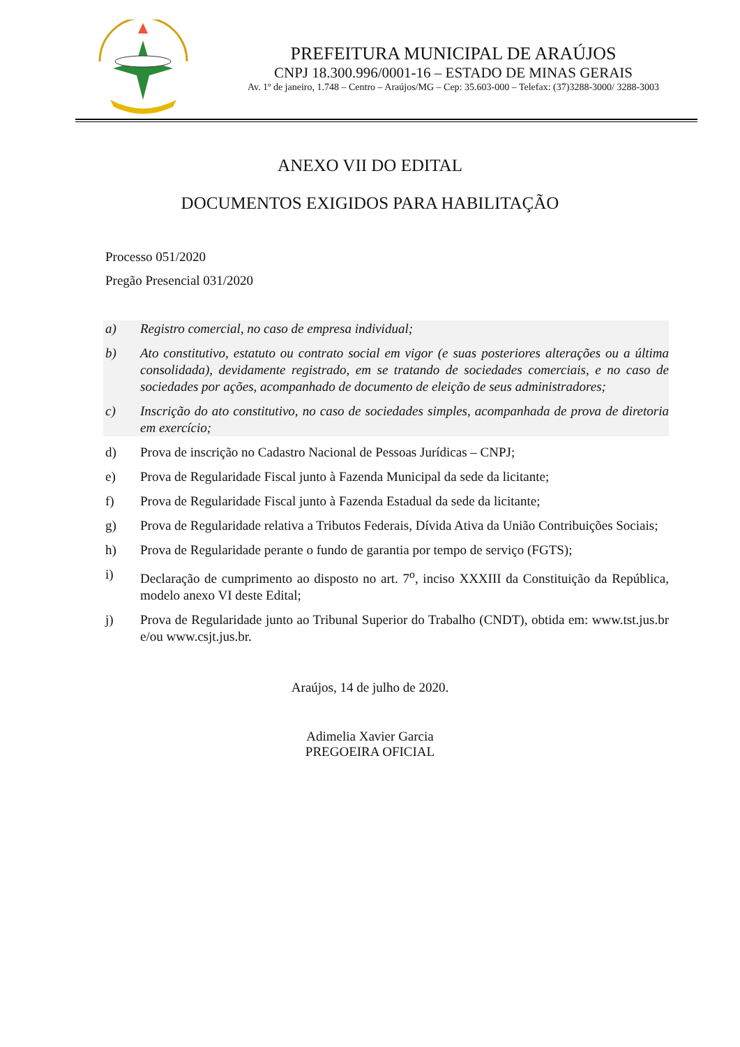PREFEITURA MUNICIPAL DE ARAÚJOS
CNPJ 18.300.996/0001-16 – ESTADO DE MINAS GERAIS
Av. 1º de janeiro, 1.748 – Centro – Araújos/MG – Cep: 35.603-000 – Telefax: (37)3288-3000/ 3288-3003
ANEXO VII DO EDITAL
DOCUMENTOS EXIGIDOS PARA HABILITAÇÃO
Processo 051/2020
Pregão Presencial 031/2020
a) Registro comercial, no caso de empresa individual;
b) Ato constitutivo, estatuto ou contrato social em vigor (e suas posteriores alterações ou a última consolidada), devidamente registrado, em se tratando de sociedades comerciais, e no caso de sociedades por ações, acompanhado de documento de eleição de seus administradores;
c) Inscrição do ato constitutivo, no caso de sociedades simples, acompanhada de prova de diretoria em exercício;
d) Prova de inscrição no Cadastro Nacional de Pessoas Jurídicas – CNPJ;
e) Prova de Regularidade Fiscal junto à Fazenda Municipal da sede da licitante;
f) Prova de Regularidade Fiscal junto à Fazenda Estadual da sede da licitante;
g) Prova de Regularidade relativa a Tributos Federais, Dívida Ativa da União Contribuições Sociais;
h) Prova de Regularidade perante o fundo de garantia por tempo de serviço (FGTS);
i) Declaração de cumprimento ao disposto no art. 7<sup>o</sup>, inciso XXXIII da Constituição da República, modelo anexo VI deste Edital;
j) Prova de Regularidade junto ao Tribunal Superior do Trabalho (CNDT), obtida em: www.tst.jus.br e/ou www.csjt.jus.br.
Araújos, 14 de julho de 2020.
Adimelia Xavier Garcia
PREGOEIRA OFICIAL